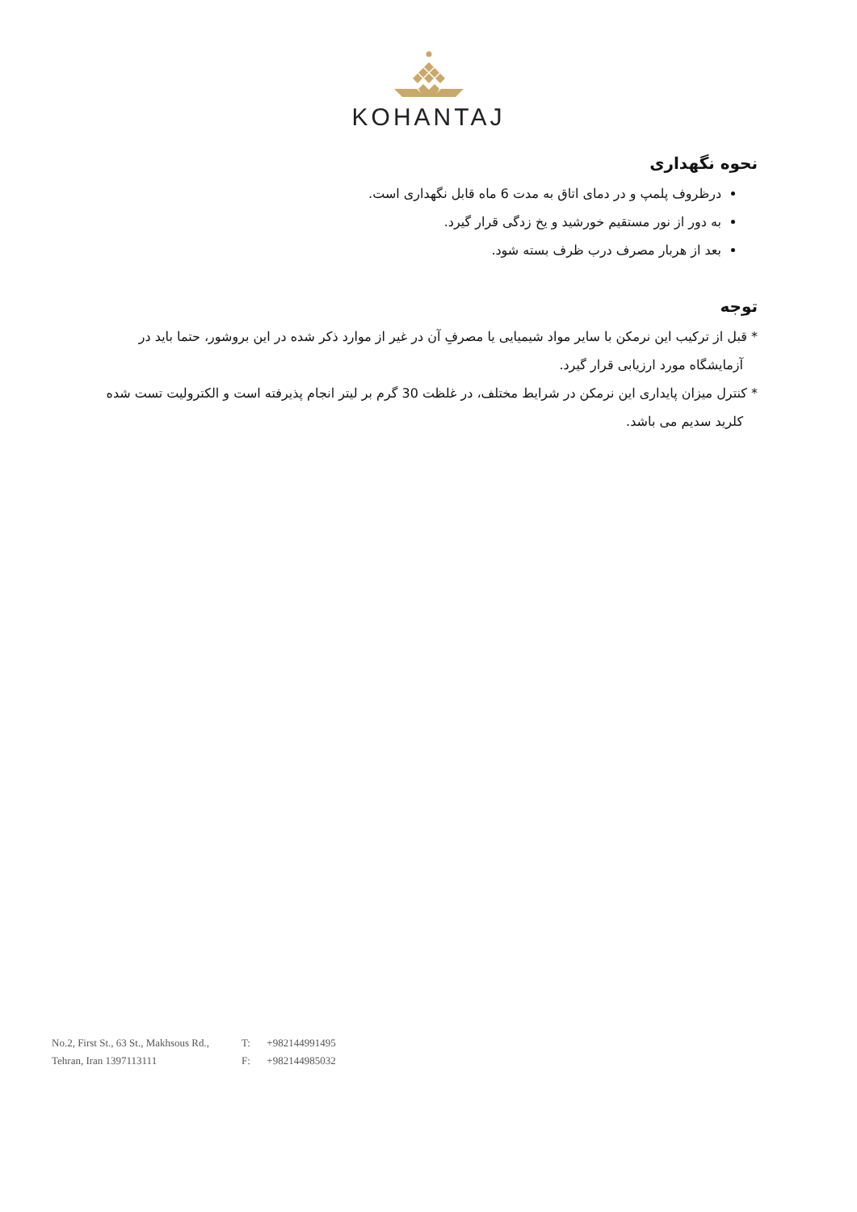KOHANTAJ
نحوه نگهداری
درظروف پلمپ و در دمای اتاق به مدت 6 ماه قابل نگهداری است.
به دور از نور مستقیم خورشید و یخ زدگی قرار گیرد.
بعد از هربار مصرف درب ظرف بسته شود.
توجه
* قبل از ترکیب این نرمکن با سایر مواد شیمیایی یا مصرفِ آن در غیر از موارد ذکر شده در این بروشور، حتما باید در آزمایشگاه مورد ارزیابی قرار گیرد.
* کنترل میزان پایداری این نرمکن در شرایط مختلف، در غلظت 30 گرم بر لیتر انجام پذیرفته است و الکترولیت تست شده کلرید سدیم می باشد.
No.2, First St., 63 St., Makhsous Rd.,
Tehran, Iran 1397113111
T: +982144991495
F: +982144985032